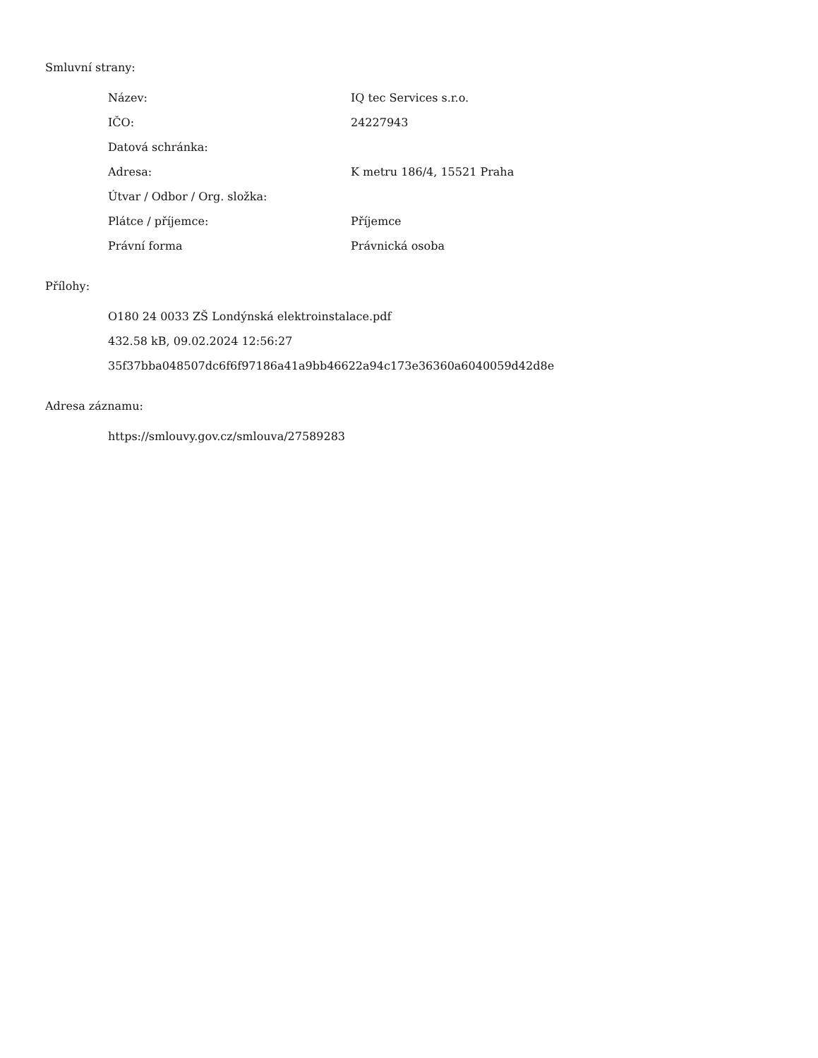Smluvní strany:
| Název: | IQ tec Services s.r.o. |
| IČO: | 24227943 |
| Datová schránka: | |
| Adresa: | K metru 186/4, 15521 Praha |
| Útvar / Odbor / Org. složka: | |
| Plátce / příjemce: | Příjemce |
| Právní forma | Právnická osoba |
Přílohy:
O180 24 0033 ZŠ Londýnská elektroinstalace.pdf
432.58 kB, 09.02.2024 12:56:27
35f37bba048507dc6f6f97186a41a9bb46622a94c173e36360a6040059d42d8e
Adresa záznamu:
https://smlouvy.gov.cz/smlouva/27589283